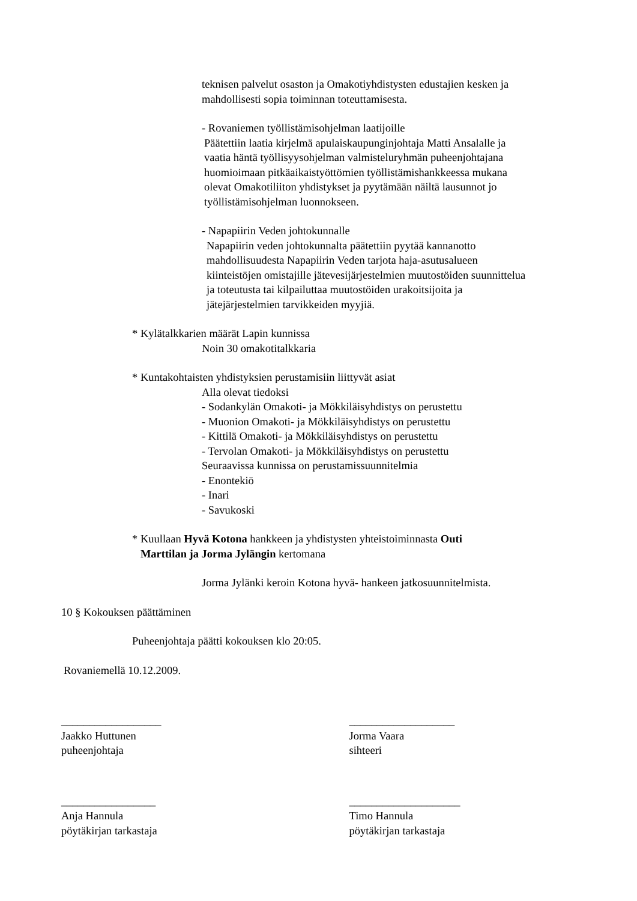teknisen palvelut osaston ja Omakotiyhdistysten edustajien kesken ja
mahdollisesti sopia toiminnan toteuttamisesta.
- Rovaniemen työllistämisohjelman laatijoille
Päätettiin laatia kirjelmä apulaiskaupunginjohtaja Matti Ansalalle ja
vaatia häntä työllisyysohjelman valmisteluryhmän puheenjohtajana
huomioimaan pitkäaikaistyöttömien työllistämishankkeessa mukana
olevat Omakotiliiton yhdistykset ja pyytämään näiltä lausunnot jo
työllistämisohjelman luonnokseen.
- Napapiirin Veden johtokunnalle
Napapiirin veden johtokunnalta päätettiin pyytää kannanotto
mahdollisuudesta Napapiirin Veden tarjota haja-asutusalueen
kiinteistöjen omistajille jätevesijärjestelmien muutostöiden suunnittelua
ja toteutusta tai kilpailuttaa muutostöiden urakoitsijoita ja
jätejärjestelmien tarvikkeiden myyjiä.
* Kylätalkkarien määrät Lapin kunnissa
Noin 30 omakotitalkkaria
* Kuntakohtaisten yhdistyksien perustamisiin liittyvät asiat
Alla olevat tiedoksi
- Sodankylän Omakoti- ja Mökkiläisyhdistys on perustettu
- Muonion Omakoti- ja Mökkiläisyhdistys on perustettu
- Kittilä Omakoti- ja Mökkiläisyhdistys on perustettu
- Tervolan Omakoti- ja Mökkiläisyhdistys on perustettu
Seuraavissa kunnissa on perustamissuunnitelmia
- Enontekiö
- Inari
- Savukoski
* Kuullaan Hyvä Kotona hankkeen ja yhdistysten yhteistoiminnasta Outi
Marttilan ja Jorma Jylängin kertomana
Jorma Jylänki keroin Kotona hyvä- hankeen jatkosuunnitelmista.
10 § Kokouksen päättäminen
Puheenjohtaja päätti kokouksen klo 20:05.
Rovaniemellä 10.12.2009.
__________________
Jaakko Huttunen
puheenjohtaja
___________________
Jorma Vaara
sihteeri
_________________
Anja Hannula
pöytäkirjan tarkastaja
____________________
Timo Hannula
pöytäkirjan tarkastaja